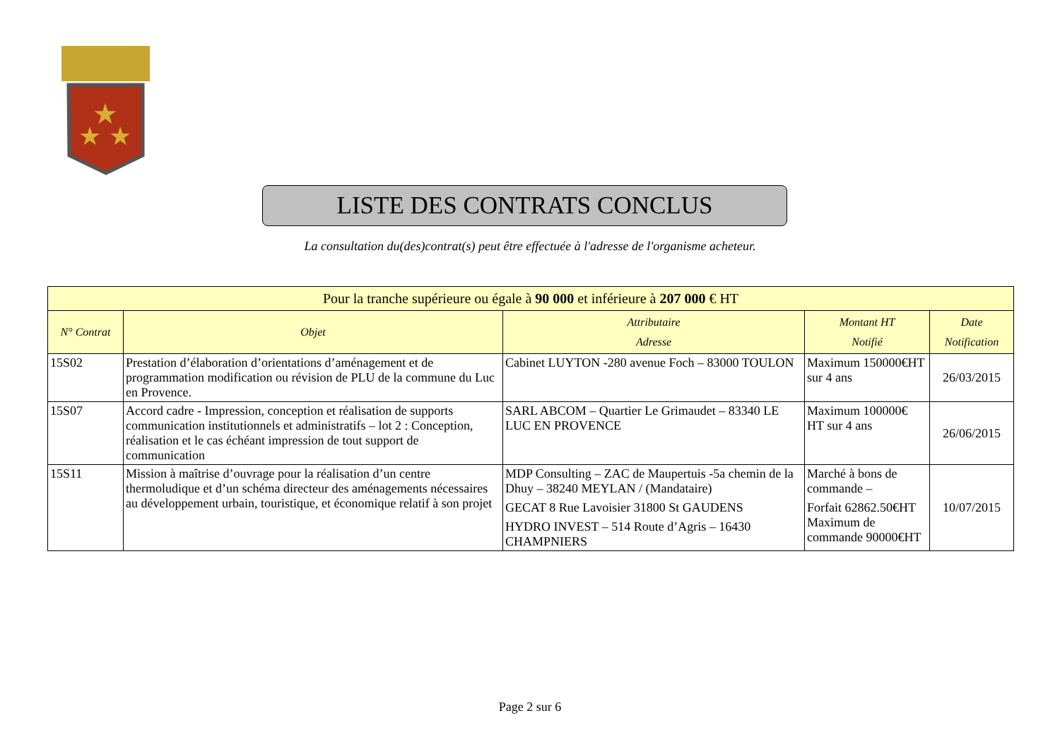★
★
★
LISTE DES CONTRATS CONCLUS
La consultation du(des)contrat(s) peut être effectuée à l'adresse de l'organisme acheteur.
| Pour la tranche supérieure ou égale à 90 000 et inférieure à 207 000 € HT | | | | |
| --- | --- | --- | --- | --- |
| N° Contrat | Objet | Attributaire Adresse | Montant HT Notifié | Date Notification |
| 15S02 | Prestation d’élaboration d’orientations d’aménagement et de programmation modification ou révision de PLU de la commune du Luc en Provence. | Cabinet LUYTON -280 avenue Foch – 83000 TOULON | Maximum 150000€HT sur 4 ans | 26/03/2015 |
| 15S07 | Accord cadre - Impression, conception et réalisation de supports communication institutionnels et administratifs – lot 2 : Conception, réalisation et le cas échéant impression de tout support de communication | SARL ABCOM – Quartier Le Grimaudet – 83340 LE LUC EN PROVENCE | Maximum 100000€ HT sur 4 ans | 26/06/2015 |
| 15S11 | Mission à maîtrise d’ouvrage pour la réalisation d’un centre thermoludique et d’un schéma directeur des aménagements nécessaires au développement urbain, touristique, et économique relatif à son projet | MDP Consulting – ZAC de Maupertuis -5a chemin de la Dhuy – 38240 MEYLAN / (Mandataire) GECAT 8 Rue Lavoisier 31800 St GAUDENS HYDRO INVEST – 514 Route d’Agris – 16430 CHAMPNIERS | Marché à bons de commande – Forfait 62862.50€HT Maximum de commande 90000€HT | 10/07/2015 |
Page 2 sur 6